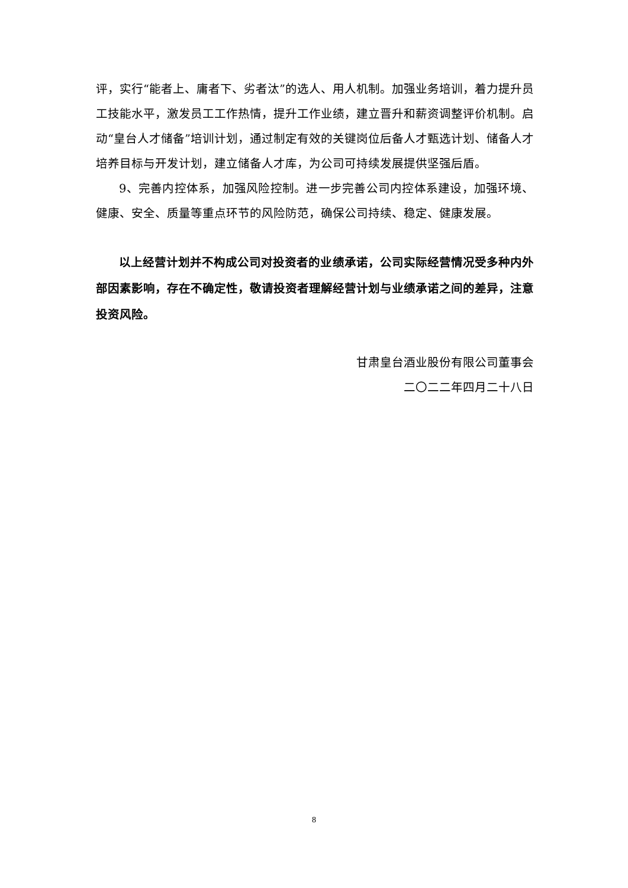评，实行“能者上、庸者下、劣者汰”的选人、用人机制。加强业务培训，着力提升员工技能水平，激发员工工作热情，提升工作业绩，建立晋升和薪资调整评价机制。启动“皇台人才储备”培训计划，通过制定有效的关键岗位后备人才甄选计划、储备人才培养目标与开发计划，建立储备人才库，为公司可持续发展提供坚强后盾。
9、完善内控体系，加强风险控制。进一步完善公司内控体系建设，加强环境、健康、安全、质量等重点环节的风险防范，确保公司持续、稳定、健康发展。
以上经营计划并不构成公司对投资者的业绩承诺，公司实际经营情况受多种内外部因素影响，存在不确定性，敬请投资者理解经营计划与业绩承诺之间的差异，注意投资风险。
甘肃皇台酒业股份有限公司董事会
二〇二二年四月二十八日
8